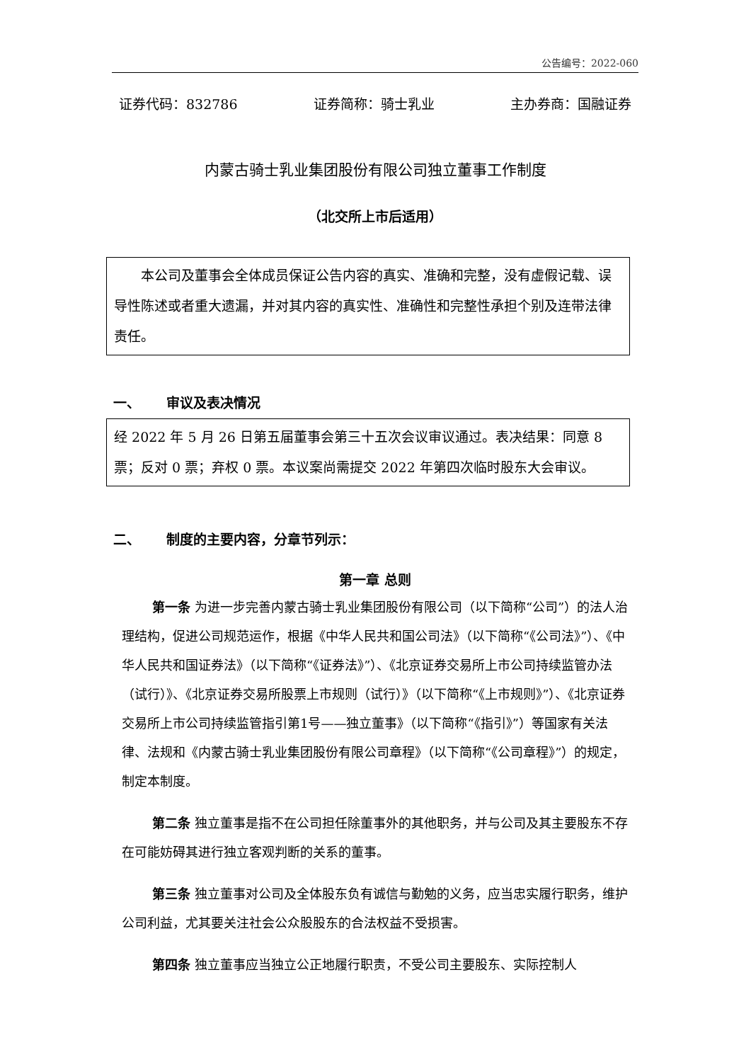公告编号：2022-060
证券代码：832786 证券简称：骑士乳业 主办券商：国融证券
内蒙古骑士乳业集团股份有限公司独立董事工作制度
（北交所上市后适用）
本公司及董事会全体成员保证公告内容的真实、准确和完整，没有虚假记载、误导性陈述或者重大遗漏，并对其内容的真实性、准确性和完整性承担个别及连带法律责任。
一、 审议及表决情况
经 2022 年 5 月 26 日第五届董事会第三十五次会议审议通过。表决结果：同意 8 票；反对 0 票；弃权 0 票。本议案尚需提交 2022 年第四次临时股东大会审议。
二、 制度的主要内容，分章节列示：
第一章 总则
第一条 为进一步完善内蒙古骑士乳业集团股份有限公司（以下简称“公司”）的法人治理结构，促进公司规范运作，根据《中华人民共和国公司法》（以下简称“《公司法》”）、《中华人民共和国证券法》（以下简称“《证券法》”）、《北京证券交易所上市公司持续监管办法（试行）》、《北京证券交易所股票上市规则（试行）》（以下简称“《上市规则》”）、《北京证券交易所上市公司持续监管指引第1号——独立董事》（以下简称“《指引》”）等国家有关法律、法规和《内蒙古骑士乳业集团股份有限公司章程》（以下简称“《公司章程》”）的规定，制定本制度。
第二条 独立董事是指不在公司担任除董事外的其他职务，并与公司及其主要股东不存在可能妨碍其进行独立客观判断的关系的董事。
第三条 独立董事对公司及全体股东负有诚信与勤勉的义务，应当忠实履行职务，维护公司利益，尤其要关注社会公众股股东的合法权益不受损害。
第四条 独立董事应当独立公正地履行职责，不受公司主要股东、实际控制人